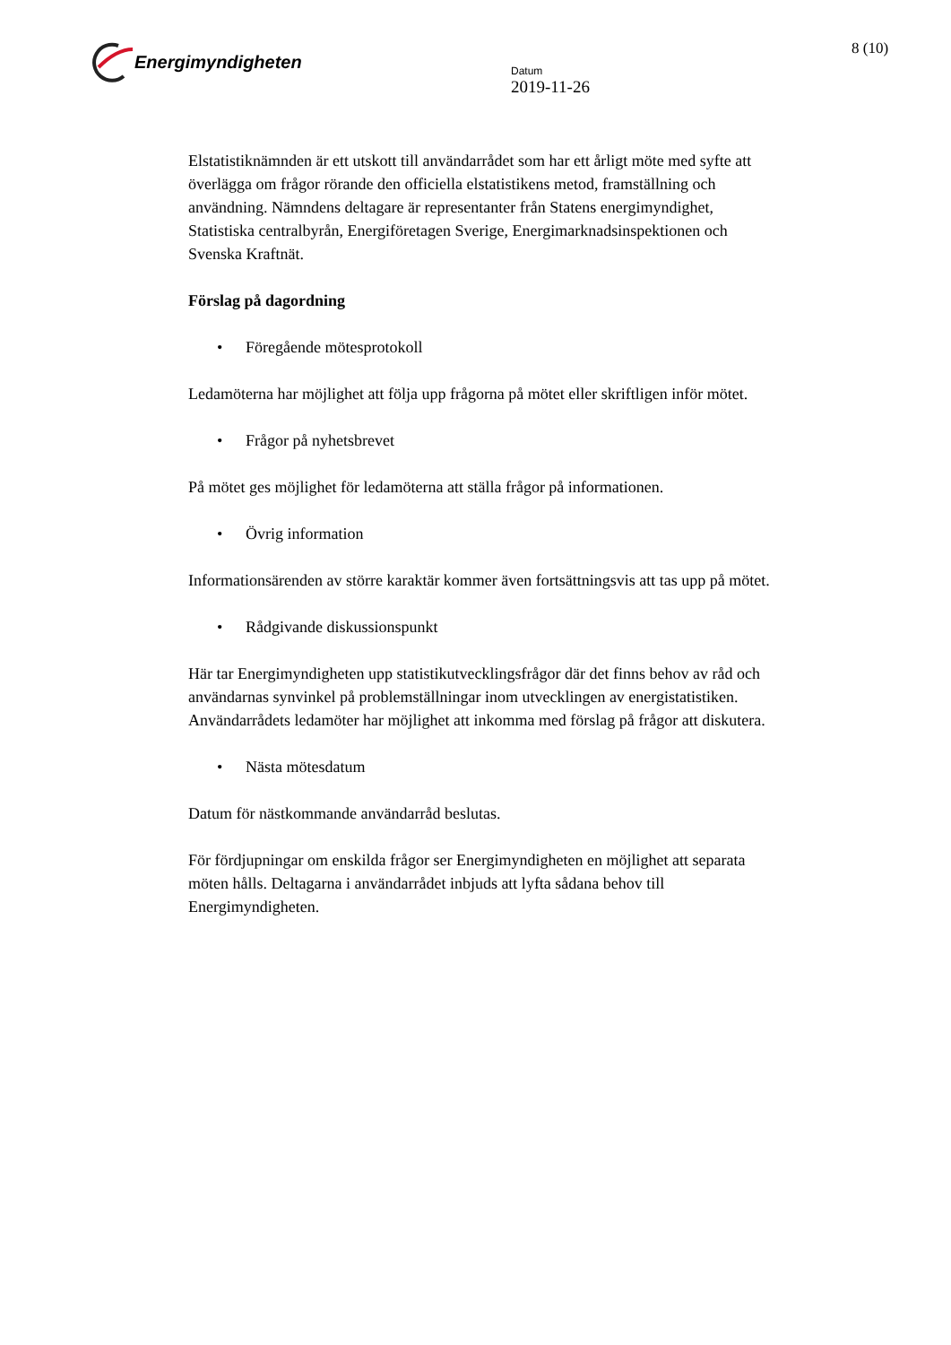Energimyndigheten
Datum
2019-11-26
8 (10)
Elstatistiknämnden är ett utskott till användarrådet som har ett årligt möte med syfte att överlägga om frågor rörande den officiella elstatistikens metod, framställning och användning. Nämndens deltagare är representanter från Statens energimyndighet, Statistiska centralbyrån, Energiföretagen Sverige, Energimarknadsinspektionen och Svenska Kraftnät.
Förslag på dagordning
• Föregående mötesprotokoll
Ledamöterna har möjlighet att följa upp frågorna på mötet eller skriftligen inför mötet.
• Frågor på nyhetsbrevet
På mötet ges möjlighet för ledamöterna att ställa frågor på informationen.
• Övrig information
Informationsärenden av större karaktär kommer även fortsättningsvis att tas upp på mötet.
• Rådgivande diskussionspunkt
Här tar Energimyndigheten upp statistikutvecklingsfrågor där det finns behov av råd och användarnas synvinkel på problemställningar inom utvecklingen av energistatistiken. Användarrådets ledamöter har möjlighet att inkomma med förslag på frågor att diskutera.
• Nästa mötesdatum
Datum för nästkommande användarråd beslutas.
För fördjupningar om enskilda frågor ser Energimyndigheten en möjlighet att separata möten hålls. Deltagarna i användarrådet inbjuds att lyfta sådana behov till Energimyndigheten.